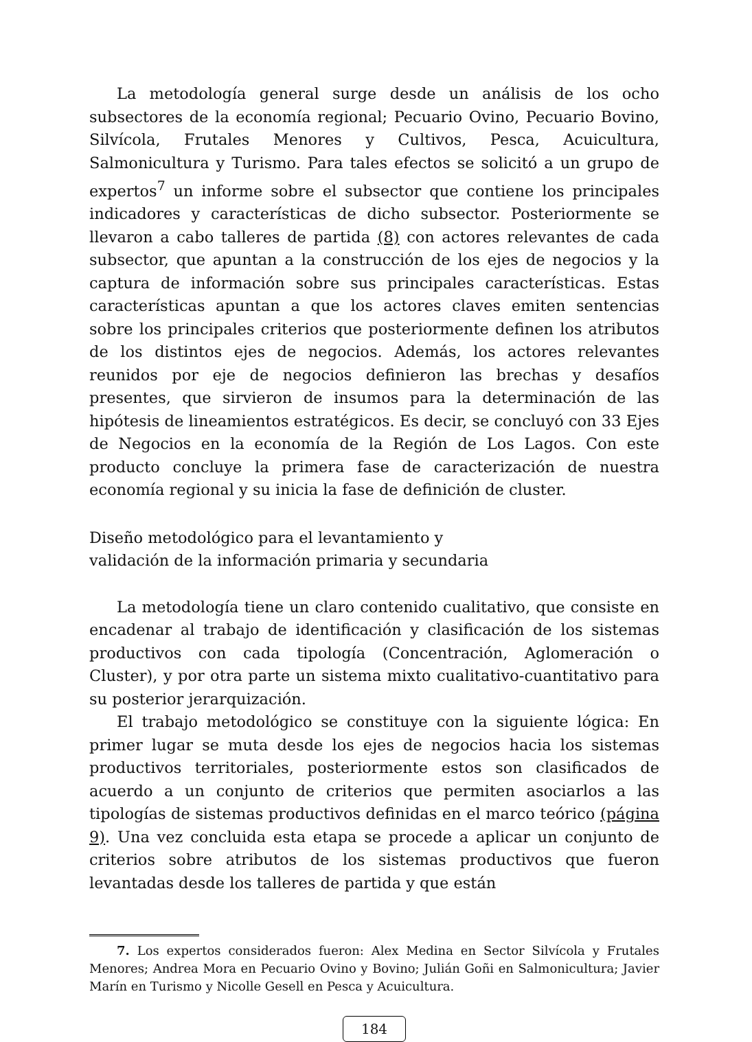La metodología general surge desde un análisis de los ocho subsectores de la economía regional; Pecuario Ovino, Pecuario Bovino, Silvícola, Frutales Menores y Cultivos, Pesca, Acuicultura, Salmonicultura y Turismo. Para tales efectos se solicitó a un grupo de expertos<sup>7</sup> un informe sobre el subsector que contiene los principales indicadores y características de dicho subsector. Posteriormente se llevaron a cabo talleres de partida (8) con actores relevantes de cada subsector, que apuntan a la construcción de los ejes de negocios y la captura de información sobre sus principales características. Estas características apuntan a que los actores claves emiten sentencias sobre los principales criterios que posteriormente definen los atributos de los distintos ejes de negocios. Además, los actores relevantes reunidos por eje de negocios definieron las brechas y desafíos presentes, que sirvieron de insumos para la determinación de las hipótesis de lineamientos estratégicos. Es decir, se concluyó con 33 Ejes de Negocios en la economía de la Región de Los Lagos. Con este producto concluye la primera fase de caracterización de nuestra economía regional y su inicia la fase de definición de cluster.
Diseño metodológico para el levantamiento y
validación de la información primaria y secundaria
La metodología tiene un claro contenido cualitativo, que consiste en encadenar al trabajo de identificación y clasificación de los sistemas productivos con cada tipología (Concentración, Aglomeración o Cluster), y por otra parte un sistema mixto cualitativo-cuantitativo para su posterior jerarquización.
El trabajo metodológico se constituye con la siguiente lógica: En primer lugar se muta desde los ejes de negocios hacia los sistemas productivos territoriales, posteriormente estos son clasificados de acuerdo a un conjunto de criterios que permiten asociarlos a las tipologías de sistemas productivos definidas en el marco teórico (página 9). Una vez concluida esta etapa se procede a aplicar un conjunto de criterios sobre atributos de los sistemas productivos que fueron levantadas desde los talleres de partida y que están
7. Los expertos considerados fueron: Alex Medina en Sector Silvícola y Frutales Menores; Andrea Mora en Pecuario Ovino y Bovino; Julián Goñi en Salmonicultura; Javier Marín en Turismo y Nicolle Gesell en Pesca y Acuicultura.
184